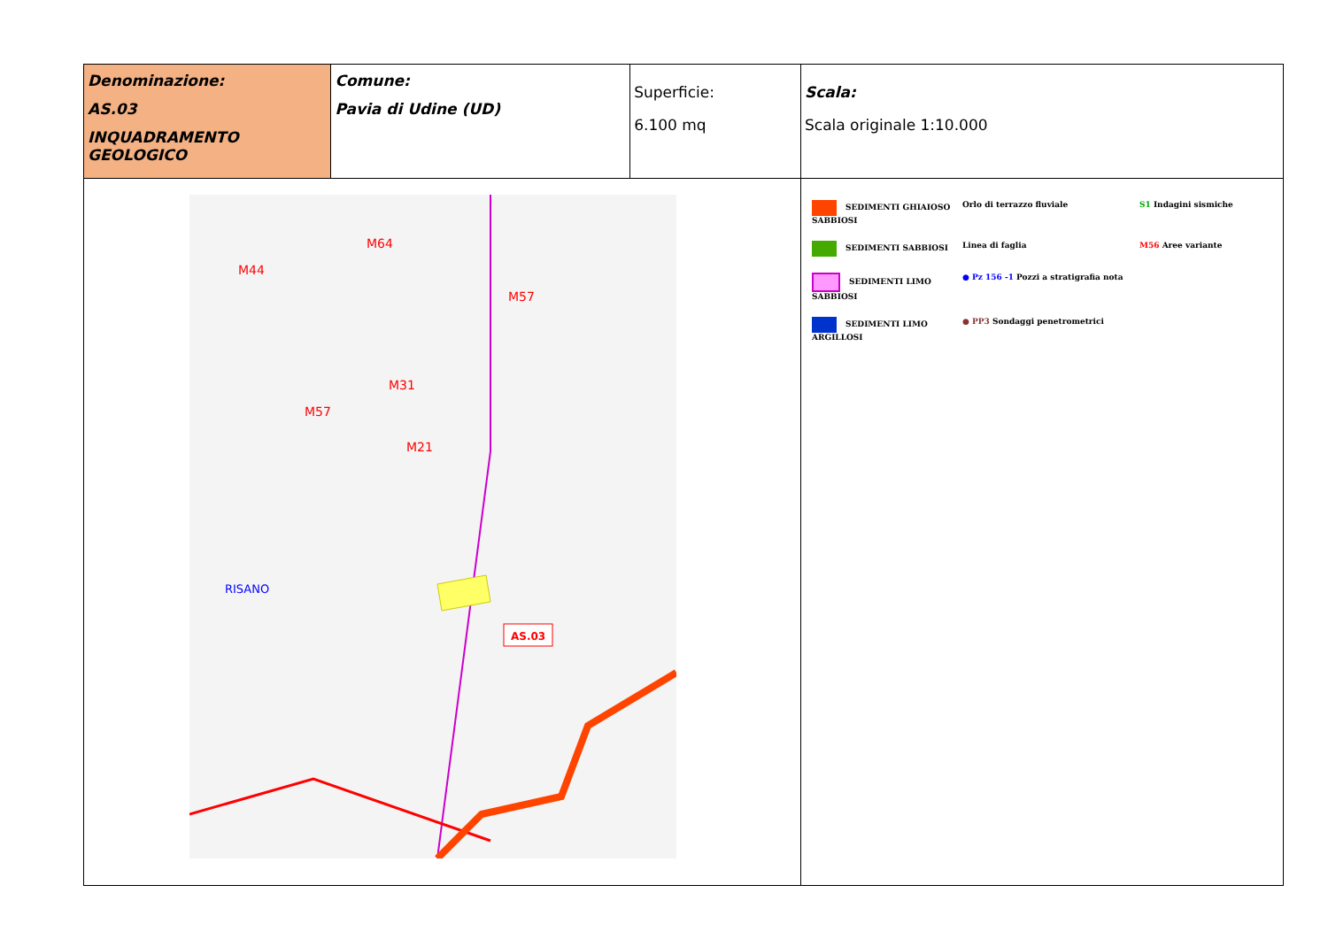| Denominazione: AS.03 INQUADRAMENTO GEOLOGICO | Comune: Pavia di Udine (UD) | Superficie: 6.100 mq | Scala: Scala originale 1:10.000 |
| RISANO M64 M44 M57 M31 M57 M21 AS.03 | | | SEDIMENTI GHIAIOSO SABBIOSI Orlo di terrazzo fluviale S1 Indagini sismiche SEDIMENTI SABBIOSI Linea di faglia M56 Aree variante SEDIMENTI LIMO SABBIOSI ● Pz 156 -1 Pozzi a stratigrafia nota SEDIMENTI LIMO ARGILLOSI ● PP3 Sondaggi penetrometrici |